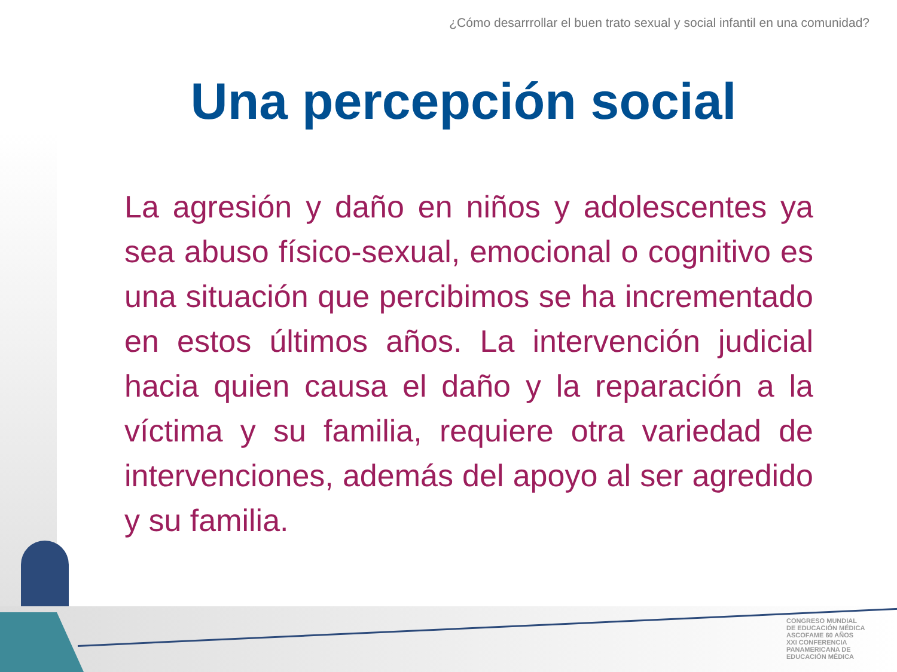¿Cómo desarrrollar el buen trato sexual y social infantil en una comunidad?
Una percepción social
La agresión y daño en niños y adolescentes ya sea abuso físico-sexual, emocional o cognitivo es una situación que percibimos se ha incrementado en estos últimos años. La intervención judicial hacia quien causa el daño y la reparación a la víctima y su familia, requiere otra variedad de intervenciones, además del apoyo al ser agredido y su familia.
CONGRESO MUNDIAL
DE EDUCACIÓN MÉDICA
ASCOFAME 60 AÑOS
XXI CONFERENCIA PANAMERICANA DE EDUCACIÓN MÉDICA